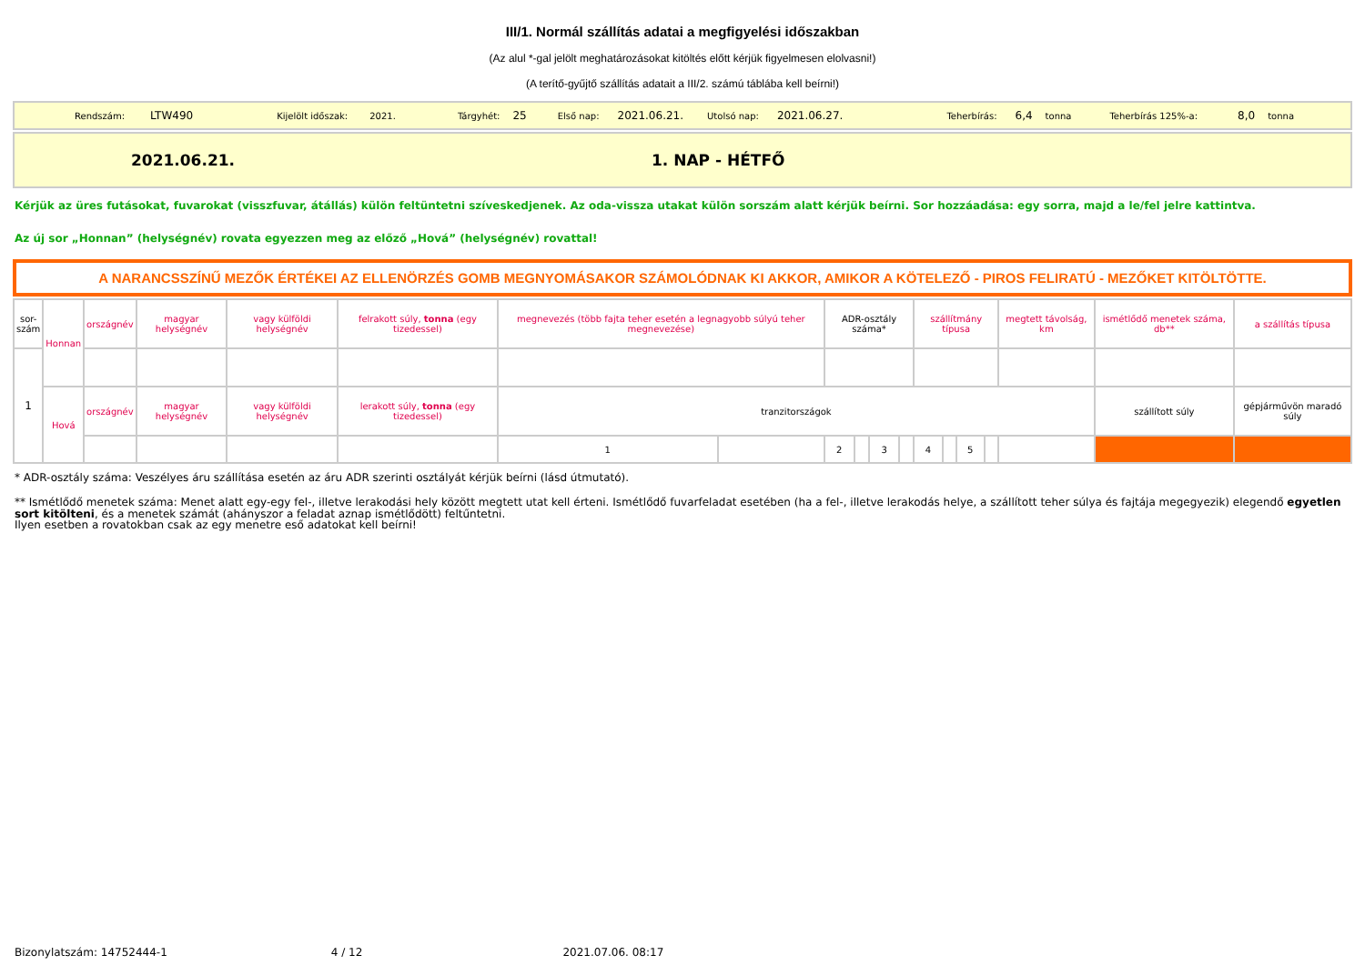III/1. Normál szállítás adatai a megfigyelési időszakban
(Az alul *-gal jelölt meghatározásokat kitöltés előtt kérjük figyelmesen elolvasni!)
(A terítő-gyűjtő szállítás adatait a III/2. számú táblába kell beírni!)
Rendszám: LTW490 Kijelölt időszak: 2021. Tárgyhét: 25 Első nap: 2021.06.21. Utolsó nap: 2021.06.27. Teherbírás: 6,4 tonna Teherbírás 125%-a: 8,0 tonna
2021.06.21. 1. NAP - HÉTFŐ
Kérjük az üres futásokat, fuvarokat (visszfuvar, átállás) külön feltüntetni szíveskedjenek. Az oda-vissza utakat külön sorszám alatt kérjük beírni. Sor hozzáadása: egy sorra, majd a le/fel jelre kattintva.
Az új sor „Honnan” (helységnév) rovata egyezzen meg az előző „Hová” (helységnév) rovattal!
A NARANCSSZÍNŰ MEZŐK ÉRTÉKEI AZ ELLENÖRZÉS GOMB MEGNYOMÁSAKOR SZÁMOLÓDNAK KI AKKOR, AMIKOR A KÖTELEZŐ - PIROS FELIRATÚ - MEZŐKET KITÖLTÖTTE.
| sor- szám | Honnan | országnév | magyar helységnév | vagy külföldi helységnév | felrakott súly, tonna (egy tizedessel) | megnevezés (több fajta teher esetén a legnagyobb súlyú teher megnevezése) | | ADR-osztály száma* | | | | szállítmány típusa | | | | megtett távolság, km | | ismétlődő menetek száma, db** | a szállítás típusa |
| 1 | | | | | | | | | | | | | | | | | | | |
| | Hová | országnév | magyar helységnév | vagy külföldi helységnév | lerakott súly, tonna (egy tizedessel) | tranzitországok | | | | | | | | | | | szállított súly | | gépjárművön maradó súly |
| | | | | | | 1 | | 2 | | 3 | | 4 | | 5 | | | | | |
* ADR-osztály száma: Veszélyes áru szállítása esetén az áru ADR szerinti osztályát kérjük beírni (lásd útmutató).
** Ismétlődő menetek száma: Menet alatt egy-egy fel-, illetve lerakodási hely között megtett utat kell érteni. Ismétlődő fuvarfeladat esetében (ha a fel-, illetve lerakodás helye, a szállított teher súlya és fajtája megegyezik) elegendő egyetlen sort kitölteni, és a menetek számát (ahányszor a feladat aznap ismétlődött) feltűntetni.
Ilyen esetben a rovatokban csak az egy menetre eső adatokat kell beírni!
Bizonylatszám: 14752444-1 4 / 12 2021.07.06. 08:17